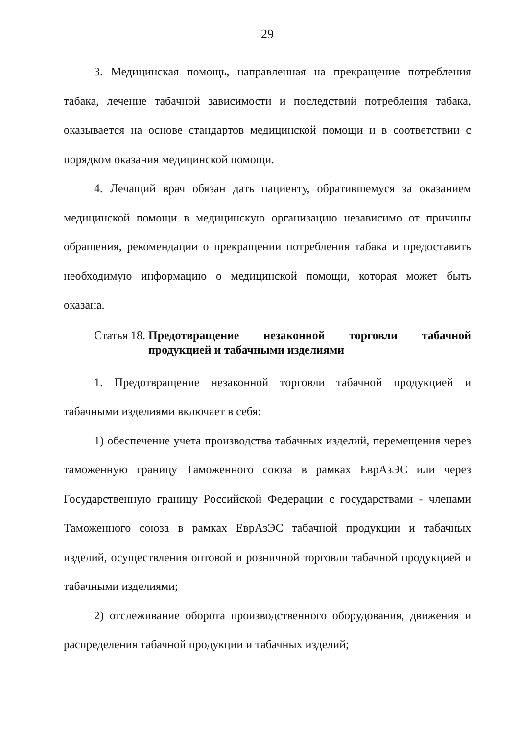29
3. Медицинская помощь, направленная на прекращение потребления табака, лечение табачной зависимости и последствий потребления табака, оказывается на основе стандартов медицинской помощи и в соответствии с порядком оказания медицинской помощи.
4. Лечащий врач обязан дать пациенту, обратившемуся за оказанием медицинской помощи в медицинскую организацию независимо от причины обращения, рекомендации о прекращении потребления табака и предоставить необходимую информацию о медицинской помощи, которая может быть оказана.
Статья 18. Предотвращение незаконной торговли табачной продукцией и табачными изделиями
1. Предотвращение незаконной торговли табачной продукцией и табачными изделиями включает в себя:
1) обеспечение учета производства табачных изделий, перемещения через таможенную границу Таможенного союза в рамках ЕврАзЭС или через Государственную границу Российской Федерации с государствами - членами Таможенного союза в рамках ЕврАзЭС табачной продукции и табачных изделий, осуществления оптовой и розничной торговли табачной продукцией и табачными изделиями;
2) отслеживание оборота производственного оборудования, движения и распределения табачной продукции и табачных изделий;